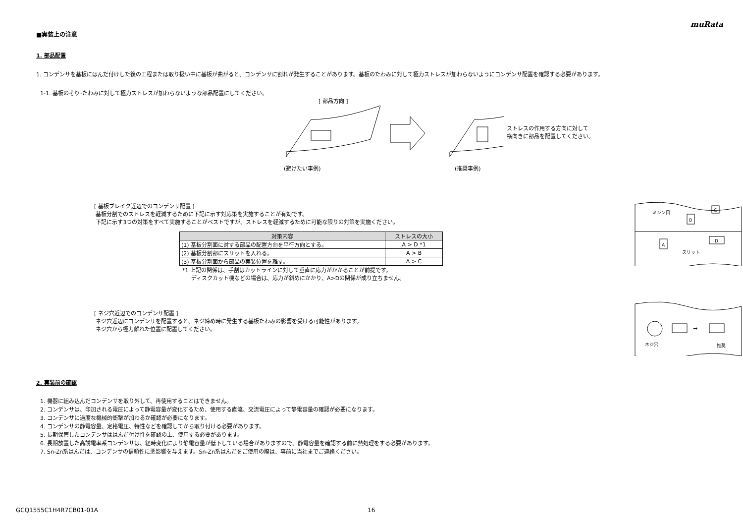muRata
■実装上の注意
1. 部品配置
1. コンデンサを基板にはんだ付けした後の工程または取り扱い中に基板が曲がると、コンデンサに割れが発生することがあります。基板のたわみに対して極力ストレスが加わらないようにコンデンサ配置を確認する必要があります。
1-1. 基板のそり･たわみに対して極力ストレスが加わらないような部品配置にしてください。
[ 部品方向 ]
(避けたい事例) (推奨事例)
ストレスの作用する方向に対して
横向きに部品を配置してください。
[ 基板ブレイク近辺でのコンデンサ配置 ]
基板分割でのストレスを軽減するために下記に示す対応策を実施することが有効です。
下記に示す3つの対策をすべて実施することがベストですが、ストレスを軽減するために可能な限りの対策を実施ください。
| 対策内容 | ストレスの大小 |
| --- | --- |
| (1) 基板分割面に対する部品の配置方向を平行方向とする。 | A > D *1 |
| (2) 基板分割部にスリットを入れる。 | A > B |
| (3) 基板分割面から部品の実装位置を離す。 | A > C |
*1 上記の関係は、手割はカットラインに対して垂直に応力がかかることが前提です。
ディスクカット機などの場合は、応力が斜めにかかり、A>Dの関係が成り立ちません。
ミシン目
スリット
B
C
A
D
[ ネジ穴近辺でのコンデンサ配置 ]
ネジ穴近辺にコンデンサを配置すると、ネジ締め時に発生する基板たわみの影響を受ける可能性があります。
ネジ穴から極力離れた位置に配置してください。
→
ネジ穴
推奨
2. 実装前の確認
1. 機器に組み込んだコンデンサを取り外して、再使用することはできません。
2. コンデンサは、印加される電圧によって静電容量が変化するため、使用する直流、交流電圧によって静電容量の確認が必要になります。
3. コンデンサに過度な機械的衝撃が加わるか確認が必要になります。
4. コンデンサの静電容量、定格電圧、特性などを確認してから取り付ける必要があります。
5. 長期保管したコンデンサははんだ付け性を確認の上、使用する必要があります。
6. 長期放置した高誘電率系コンデンサは、経時変化により静電容量が低下している場合がありますので、静電容量を確認する前に熱処理をする必要があります。
7. Sn-Zn系はんだは、コンデンサの信頼性に悪影響を与えます。Sn-Zn系はんだをご使用の際は、事前に当社までご連絡ください。
GCQ1555C1H4R7CB01-01A 16